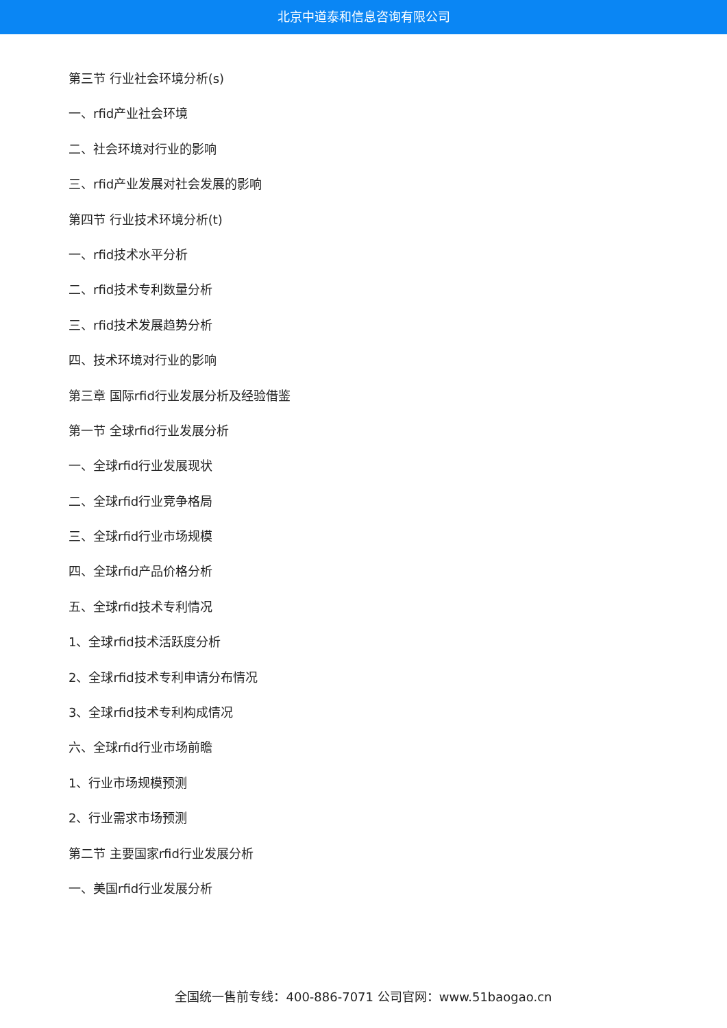北京中道泰和信息咨询有限公司
第三节 行业社会环境分析(s)
一、rfid产业社会环境
二、社会环境对行业的影响
三、rfid产业发展对社会发展的影响
第四节 行业技术环境分析(t)
一、rfid技术水平分析
二、rfid技术专利数量分析
三、rfid技术发展趋势分析
四、技术环境对行业的影响
第三章 国际rfid行业发展分析及经验借鉴
第一节 全球rfid行业发展分析
一、全球rfid行业发展现状
二、全球rfid行业竞争格局
三、全球rfid行业市场规模
四、全球rfid产品价格分析
五、全球rfid技术专利情况
1、全球rfid技术活跃度分析
2、全球rfid技术专利申请分布情况
3、全球rfid技术专利构成情况
六、全球rfid行业市场前瞻
1、行业市场规模预测
2、行业需求市场预测
第二节 主要国家rfid行业发展分析
一、美国rfid行业发展分析
全国统一售前专线：400-886-7071 公司官网：www.51baogao.cn